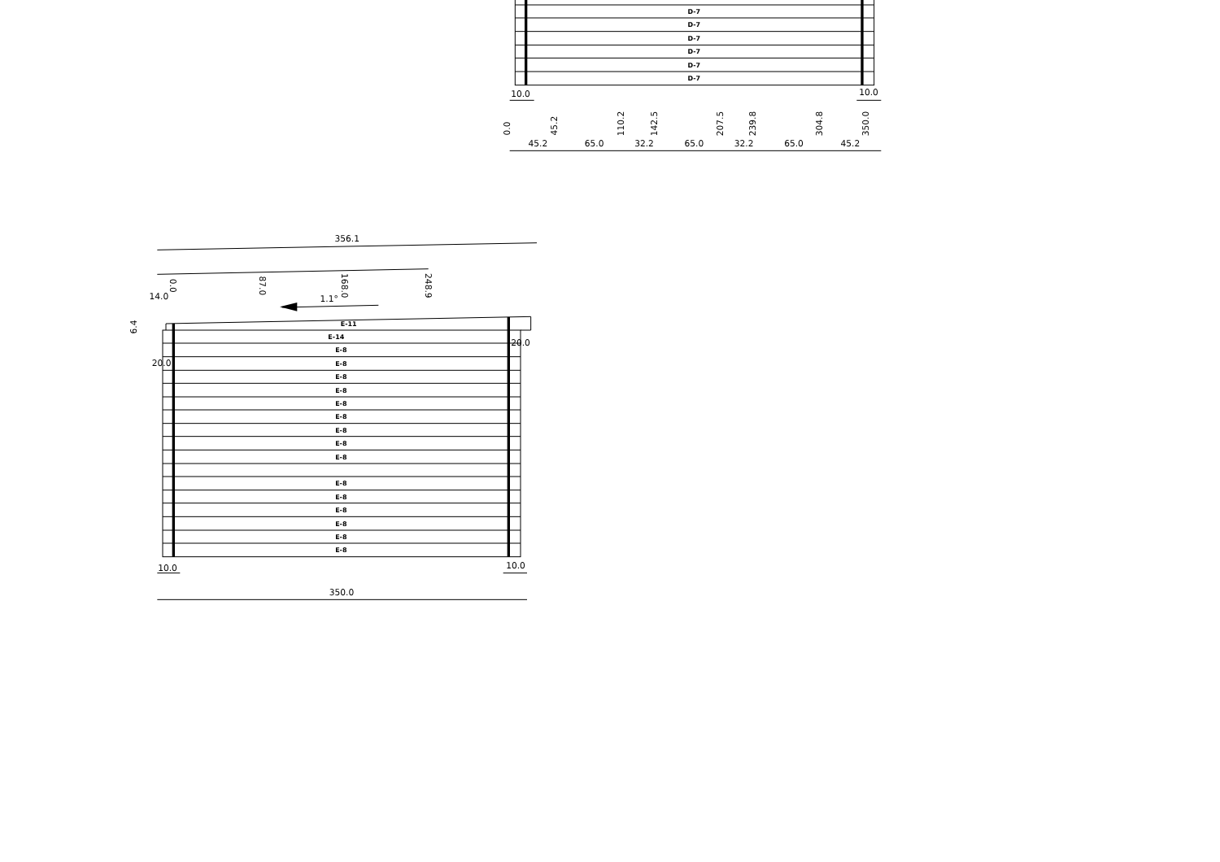D-7
D-7
D-7
D-7
D-7
D-7
E-11
E-14
E-8
E-8
E-8
E-8
E-8
E-8
E-8
E-8
E-8
E-8
E-8
E-8
E-8
E-8
E-8
10.0
10.0
45.2
65.0
32.2
65.0
32.2
65.0
45.2
0.0
45.2
110.2
142.5
207.5
239.8
304.8
350.0
356.1
1.1°
14.0
6.4
20.0
20.0
0.0
87.0
168.0
248.9
10.0
10.0
350.0